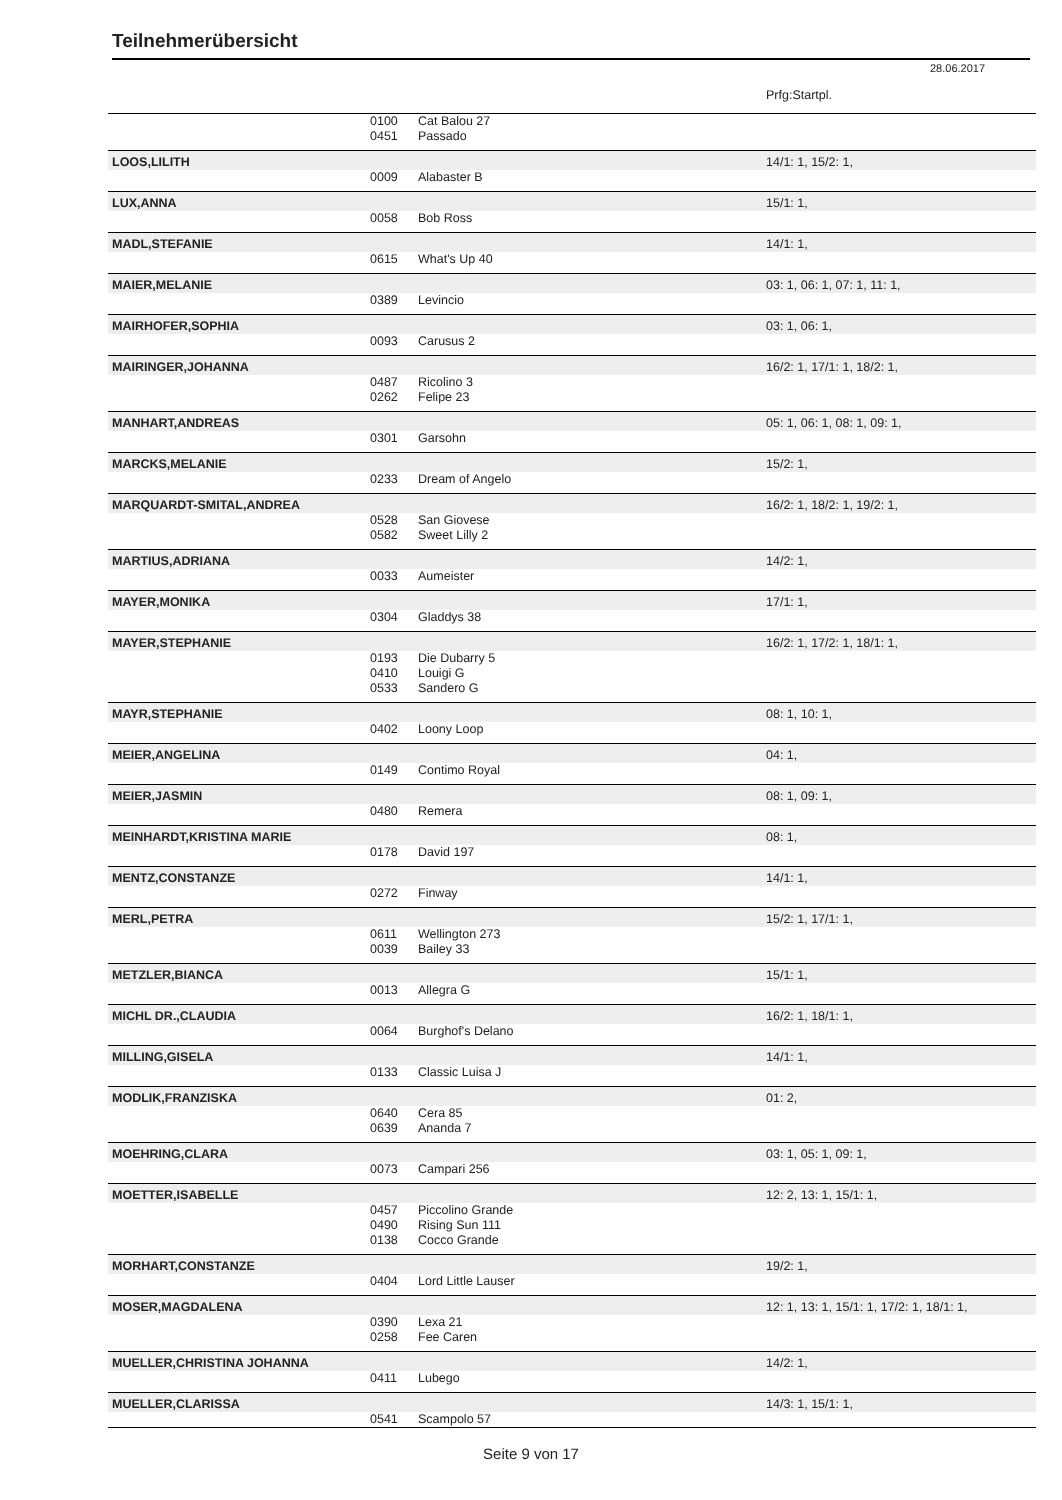Teilnehmerübersicht
28.06.2017
| | | | Prfg:Startpl. |
| | 0100 | Cat Balou 27 | |
| | 0451 | Passado | |
| LOOS,LILITH | | | 14/1: 1, 15/2: 1, |
| | 0009 | Alabaster B | |
| LUX,ANNA | | | 15/1: 1, |
| | 0058 | Bob Ross | |
| MADL,STEFANIE | | | 14/1: 1, |
| | 0615 | What's Up 40 | |
| MAIER,MELANIE | | | 03: 1, 06: 1, 07: 1, 11: 1, |
| | 0389 | Levincio | |
| MAIRHOFER,SOPHIA | | | 03: 1, 06: 1, |
| | 0093 | Carusus 2 | |
| MAIRINGER,JOHANNA | | | 16/2: 1, 17/1: 1, 18/2: 1, |
| | 0487 | Ricolino 3 | |
| | 0262 | Felipe 23 | |
| MANHART,ANDREAS | | | 05: 1, 06: 1, 08: 1, 09: 1, |
| | 0301 | Garsohn | |
| MARCKS,MELANIE | | | 15/2: 1, |
| | 0233 | Dream of Angelo | |
| MARQUARDT-SMITAL,ANDREA | | | 16/2: 1, 18/2: 1, 19/2: 1, |
| | 0528 | San Giovese | |
| | 0582 | Sweet Lilly 2 | |
| MARTIUS,ADRIANA | | | 14/2: 1, |
| | 0033 | Aumeister | |
| MAYER,MONIKA | | | 17/1: 1, |
| | 0304 | Gladdys 38 | |
| MAYER,STEPHANIE | | | 16/2: 1, 17/2: 1, 18/1: 1, |
| | 0193 | Die Dubarry 5 | |
| | 0410 | Louigi G | |
| | 0533 | Sandero G | |
| MAYR,STEPHANIE | | | 08: 1, 10: 1, |
| | 0402 | Loony Loop | |
| MEIER,ANGELINA | | | 04: 1, |
| | 0149 | Contimo Royal | |
| MEIER,JASMIN | | | 08: 1, 09: 1, |
| | 0480 | Remera | |
| MEINHARDT,KRISTINA MARIE | | | 08: 1, |
| | 0178 | David 197 | |
| MENTZ,CONSTANZE | | | 14/1: 1, |
| | 0272 | Finway | |
| MERL,PETRA | | | 15/2: 1, 17/1: 1, |
| | 0611 | Wellington 273 | |
| | 0039 | Bailey 33 | |
| METZLER,BIANCA | | | 15/1: 1, |
| | 0013 | Allegra G | |
| MICHL DR.,CLAUDIA | | | 16/2: 1, 18/1: 1, |
| | 0064 | Burghof's Delano | |
| MILLING,GISELA | | | 14/1: 1, |
| | 0133 | Classic Luisa J | |
| MODLIK,FRANZISKA | | | 01: 2, |
| | 0640 | Cera 85 | |
| | 0639 | Ananda 7 | |
| MOEHRING,CLARA | | | 03: 1, 05: 1, 09: 1, |
| | 0073 | Campari 256 | |
| MOETTER,ISABELLE | | | 12: 2, 13: 1, 15/1: 1, |
| | 0457 | Piccolino Grande | |
| | 0490 | Rising Sun 111 | |
| | 0138 | Cocco Grande | |
| MORHART,CONSTANZE | | | 19/2: 1, |
| | 0404 | Lord Little Lauser | |
| MOSER,MAGDALENA | | | 12: 1, 13: 1, 15/1: 1, 17/2: 1, 18/1: 1, |
| | 0390 | Lexa 21 | |
| | 0258 | Fee Caren | |
| MUELLER,CHRISTINA JOHANNA | | | 14/2: 1, |
| | 0411 | Lubego | |
| MUELLER,CLARISSA | | | 14/3: 1, 15/1: 1, |
| | 0541 | Scampolo 57 | |
Seite 9 von 17